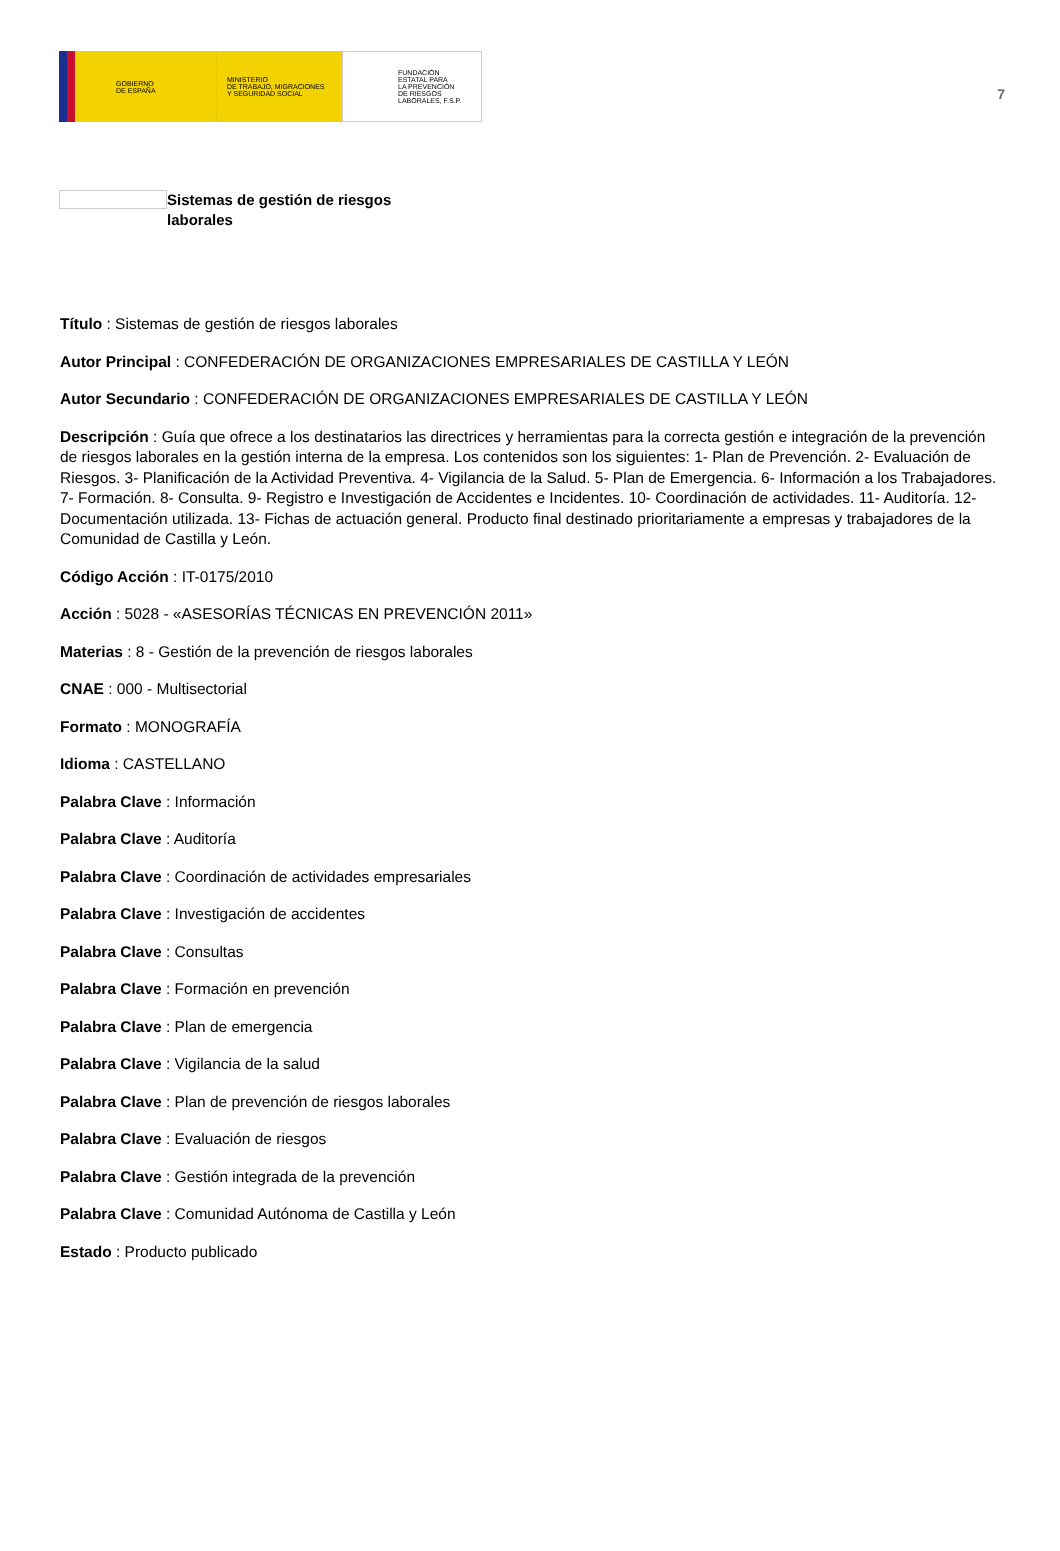GOBIERNO
DE ESPAÑA
MINISTERIO
DE TRABAJO, MIGRACIONES
Y SEGURIDAD SOCIAL
FUNDACIÓN
ESTATAL PARA
LA PREVENCIÓN
DE RIESGOS
LABORALES, F.S.P.
7
Sistemas de gestión de riesgos laborales
Título : Sistemas de gestión de riesgos laborales
Autor Principal : CONFEDERACIÓN DE ORGANIZACIONES EMPRESARIALES DE CASTILLA Y LEÓN
Autor Secundario : CONFEDERACIÓN DE ORGANIZACIONES EMPRESARIALES DE CASTILLA Y LEÓN
Descripción : Guía que ofrece a los destinatarios las directrices y herramientas para la correcta gestión e integración de la prevención de riesgos laborales en la gestión interna de la empresa. Los contenidos son los siguientes: 1- Plan de Prevención. 2- Evaluación de Riesgos. 3- Planificación de la Actividad Preventiva. 4- Vigilancia de la Salud. 5- Plan de Emergencia. 6- Información a los Trabajadores. 7- Formación. 8- Consulta. 9- Registro e Investigación de Accidentes e Incidentes. 10- Coordinación de actividades. 11- Auditoría. 12- Documentación utilizada. 13- Fichas de actuación general. Producto final destinado prioritariamente a empresas y trabajadores de la Comunidad de Castilla y León.
Código Acción : IT-0175/2010
Acción : 5028 - «ASESORÍAS TÉCNICAS EN PREVENCIÓN 2011»
Materias : 8 - Gestión de la prevención de riesgos laborales
CNAE : 000 - Multisectorial
Formato : MONOGRAFÍA
Idioma : CASTELLANO
Palabra Clave : Información
Palabra Clave : Auditoría
Palabra Clave : Coordinación de actividades empresariales
Palabra Clave : Investigación de accidentes
Palabra Clave : Consultas
Palabra Clave : Formación en prevención
Palabra Clave : Plan de emergencia
Palabra Clave : Vigilancia de la salud
Palabra Clave : Plan de prevención de riesgos laborales
Palabra Clave : Evaluación de riesgos
Palabra Clave : Gestión integrada de la prevención
Palabra Clave : Comunidad Autónoma de Castilla y León
Estado : Producto publicado